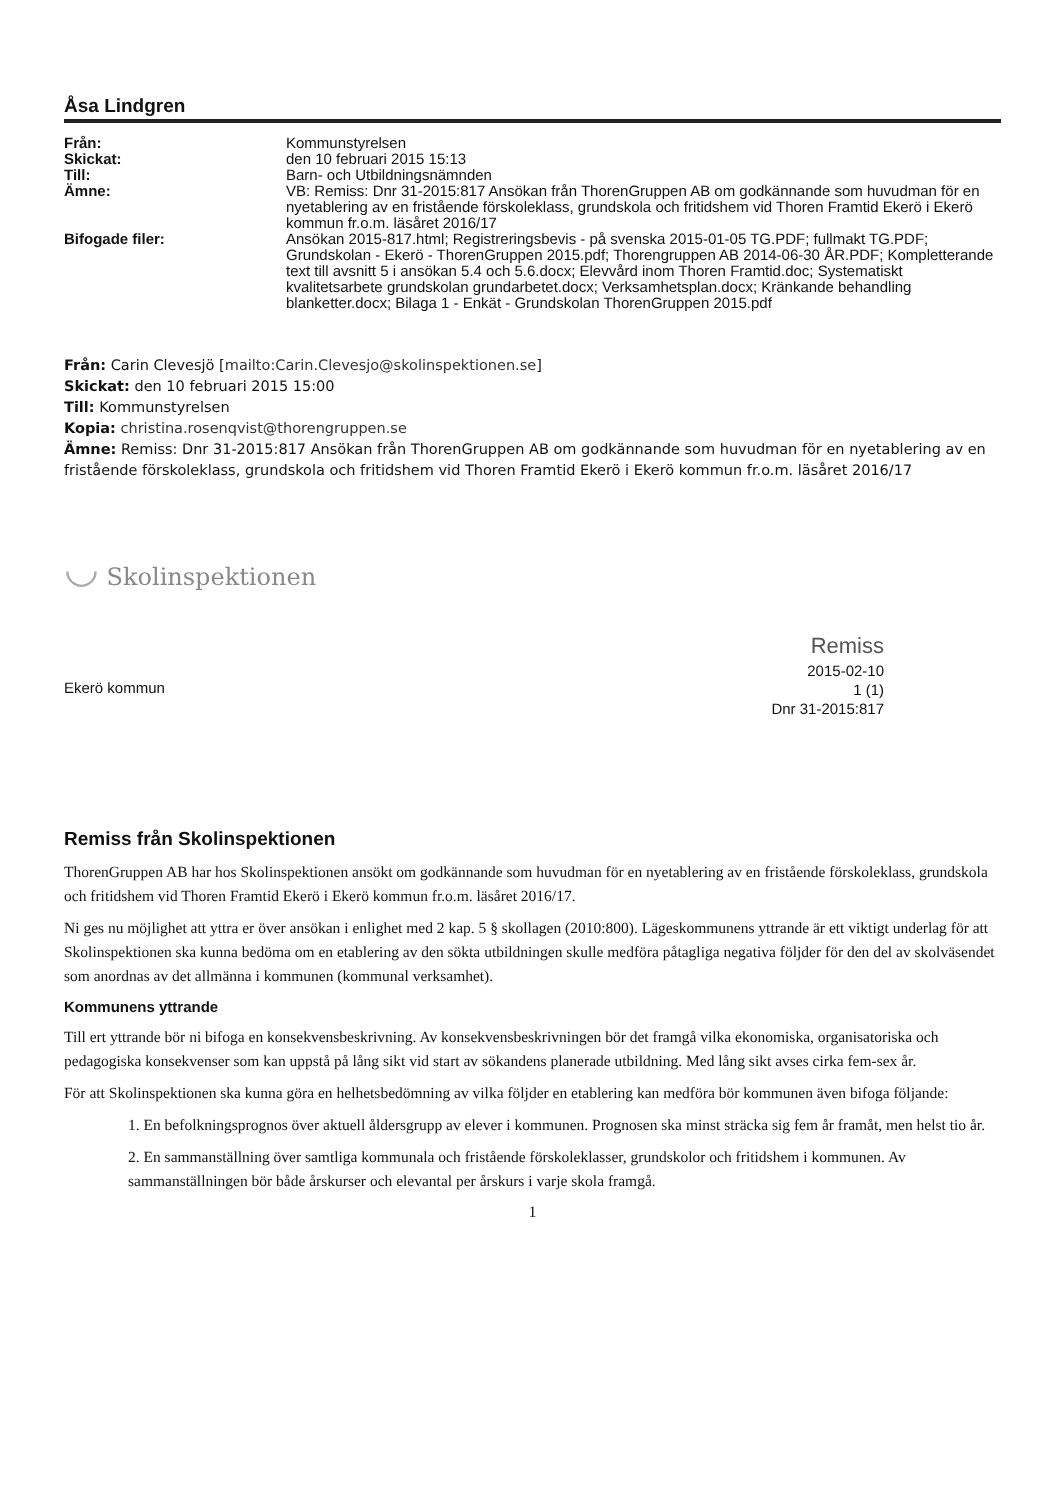Åsa Lindgren
Från:
Kommunstyrelsen
Skickat:
den 10 februari 2015 15:13
Till:
Barn- och Utbildningsnämnden
Ämne:
VB: Remiss: Dnr 31-2015:817 Ansökan från ThorenGruppen AB om godkännande som huvudman för en nyetablering av en fristående förskoleklass, grundskola och fritidshem vid Thoren Framtid Ekerö i Ekerö kommun fr.o.m. läsåret 2016/17
Bifogade filer:
Ansökan 2015-817.html; Registreringsbevis - på svenska 2015-01-05 TG.PDF; fullmakt TG.PDF; Grundskolan - Ekerö - ThorenGruppen 2015.pdf; Thorengruppen AB 2014-06-30 ÅR.PDF; Kompletterande text till avsnitt 5 i ansökan 5.4 och 5.6.docx; Elevvård inom Thoren Framtid.doc; Systematiskt kvalitetsarbete grundskolan grundarbetet.docx; Verksamhetsplan.docx; Kränkande behandling blanketter.docx; Bilaga 1 - Enkät - Grundskolan ThorenGruppen 2015.pdf
Från: Carin Clevesjö [mailto:Carin.Clevesjo@skolinspektionen.se]
Skickat: den 10 februari 2015 15:00
Till: Kommunstyrelsen
Kopia: christina.rosenqvist@thorengruppen.se
Ämne: Remiss: Dnr 31-2015:817 Ansökan från ThorenGruppen AB om godkännande som huvudman för en nyetablering av en fristående förskoleklass, grundskola och fritidshem vid Thoren Framtid Ekerö i Ekerö kommun fr.o.m. läsåret 2016/17
◡ Skolinspektionen
Ekerö kommun
Remiss
2015-02-10
1 (1)
Dnr 31-2015:817
Remiss från Skolinspektionen
ThorenGruppen AB har hos Skolinspektionen ansökt om godkännande som huvudman för en nyetablering av en fristående förskoleklass, grundskola och fritidshem vid Thoren Framtid Ekerö i Ekerö kommun fr.o.m. läsåret 2016/17.
Ni ges nu möjlighet att yttra er över ansökan i enlighet med 2 kap. 5 § skollagen (2010:800). Lägeskommunens yttrande är ett viktigt underlag för att Skolinspektionen ska kunna bedöma om en etablering av den sökta utbildningen skulle medföra påtagliga negativa följder för den del av skolväsendet som anordnas av det allmänna i kommunen (kommunal verksamhet).
Kommunens yttrande
Till ert yttrande bör ni bifoga en konsekvensbeskrivning. Av konsekvensbeskrivningen bör det framgå vilka ekonomiska, organisatoriska och pedagogiska konsekvenser som kan uppstå på lång sikt vid start av sökandens planerade utbildning. Med lång sikt avses cirka fem-sex år.
För att Skolinspektionen ska kunna göra en helhetsbedömning av vilka följder en etablering kan medföra bör kommunen även bifoga följande:
1. En befolkningsprognos över aktuell åldersgrupp av elever i kommunen. Prognosen ska minst sträcka sig fem år framåt, men helst tio år.
2. En sammanställning över samtliga kommunala och fristående förskoleklasser, grundskolor och fritidshem i kommunen. Av sammanställningen bör både årskurser och elevantal per årskurs i varje skola framgå.
1